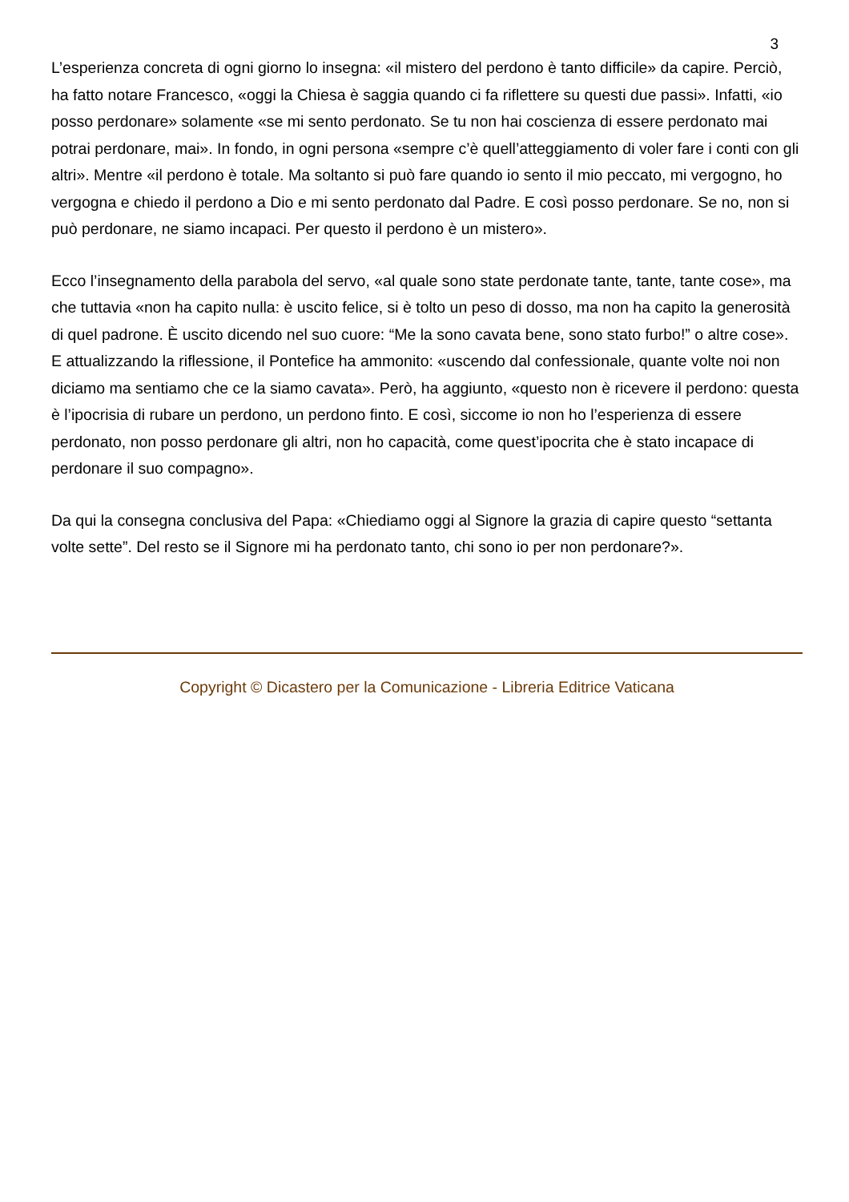3
L’esperienza concreta di ogni giorno lo insegna: «il mistero del perdono è tanto difficile» da capire. Perciò, ha fatto notare Francesco, «oggi la Chiesa è saggia quando ci fa riflettere su questi due passi». Infatti, «io posso perdonare» solamente «se mi sento perdonato. Se tu non hai coscienza di essere perdonato mai potrai perdonare, mai». In fondo, in ogni persona «sempre c’è quell’atteggiamento di voler fare i conti con gli altri». Mentre «il perdono è totale. Ma soltanto si può fare quando io sento il mio peccato, mi vergogno, ho vergogna e chiedo il perdono a Dio e mi sento perdonato dal Padre. E così posso perdonare. Se no, non si può perdonare, ne siamo incapaci. Per questo il perdono è un mistero».
Ecco l’insegnamento della parabola del servo, «al quale sono state perdonate tante, tante, tante cose», ma che tuttavia «non ha capito nulla: è uscito felice, si è tolto un peso di dosso, ma non ha capito la generosità di quel padrone. È uscito dicendo nel suo cuore: “Me la sono cavata bene, sono stato furbo!” o altre cose». E attualizzando la riflessione, il Pontefice ha ammonito: «uscendo dal confessionale, quante volte noi non diciamo ma sentiamo che ce la siamo cavata». Però, ha aggiunto, «questo non è ricevere il perdono: questa è l’ipocrisia di rubare un perdono, un perdono finto. E così, siccome io non ho l’esperienza di essere perdonato, non posso perdonare gli altri, non ho capacità, come quest’ipocrita che è stato incapace di perdonare il suo compagno».
Da qui la consegna conclusiva del Papa: «Chiediamo oggi al Signore la grazia di capire questo “settanta volte sette”. Del resto se il Signore mi ha perdonato tanto, chi sono io per non perdonare?».
Copyright © Dicastero per la Comunicazione - Libreria Editrice Vaticana